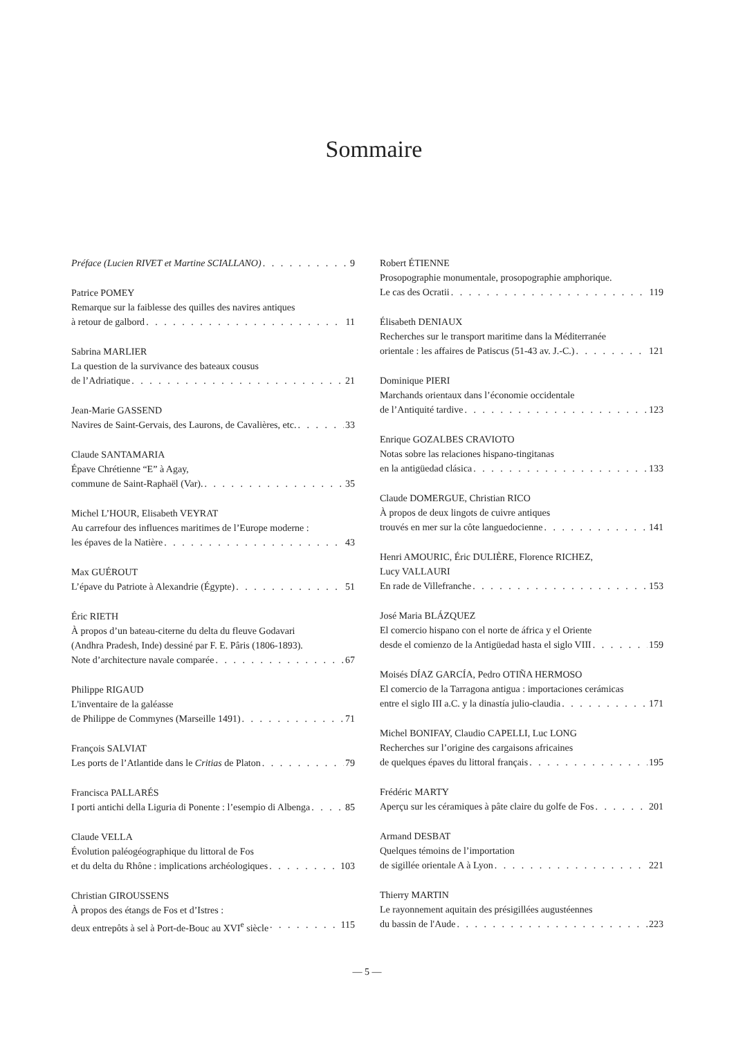Sommaire
Préface (Lucien RIVET et Martine SCIALLANO) 9
Patrice POMEY
Remarque sur la faiblesse des quilles des navires antiques
à retour de galbord 11
Sabrina MARLIER
La question de la survivance des bateaux cousus
de l’Adriatique 21
Jean-Marie GASSEND
Navires de Saint-Gervais, des Laurons, de Cavalières, etc. 33
Claude SANTAMARIA
Épave Chrétienne “E” à Agay,
commune de Saint-Raphaël (Var). 35
Michel L’HOUR, Elisabeth VEYRAT
Au carrefour des influences maritimes de l’Europe moderne :
les épaves de la Natière 43
Max GUÉROUT
L’épave du Patriote à Alexandrie (Égypte) 51
Éric RIETH
À propos d’un bateau-citerne du delta du fleuve Godavari
(Andhra Pradesh, Inde) dessiné par F. E. Pâris (1806-1893).
Note d’architecture navale comparée 67
Philippe RIGAUD
L'inventaire de la galéasse
de Philippe de Commynes (Marseille 1491) 71
François SALVIAT
Les ports de l’Atlantide dans le Critias de Platon 79
Francisca PALLARÉS
I porti antichi della Liguria di Ponente : l’esempio di Albenga 85
Claude VELLA
Évolution paléogéographique du littoral de Fos
et du delta du Rhône : implications archéologiques 103
Christian GIROUSSENS
À propos des étangs de Fos et d’Istres :
deux entrepôts à sel à Port-de-Bouc au XVI<sup>e</sup> siècle 115
Robert ÉTIENNE
Prosopographie monumentale, prosopographie amphorique.
Le cas des Ocratii 119
Élisabeth DENIAUX
Recherches sur le transport maritime dans la Méditerranée
orientale : les affaires de Patiscus (51-43 av. J.-C.) 121
Dominique PIERI
Marchands orientaux dans l’économie occidentale
de l’Antiquité tardive 123
Enrique GOZALBES CRAVIOTO
Notas sobre las relaciones hispano-tingitanas
en la antigüedad clásica 133
Claude DOMERGUE, Christian RICO
À propos de deux lingots de cuivre antiques
trouvés en mer sur la côte languedocienne 141
Henri AMOURIC, Éric DULIÈRE, Florence RICHEZ,
Lucy VALLAURI
En rade de Villefranche 153
José Maria BLÁZQUEZ
El comercio hispano con el norte de áfrica y el Oriente
desde el comienzo de la Antigüedad hasta el siglo VIII 159
Moisés DÍAZ GARCÍA, Pedro OTIÑA HERMOSO
El comercio de la Tarragona antigua : importaciones cerámicas
entre el siglo III a.C. y la dinastía julio-claudia 171
Michel BONIFAY, Claudio CAPELLI, Luc LONG
Recherches sur l’origine des cargaisons africaines
de quelques épaves du littoral français 195
Frédéric MARTY
Aperçu sur les céramiques à pâte claire du golfe de Fos 201
Armand DESBAT
Quelques témoins de l’importation
de sigillée orientale A à Lyon 221
Thierry MARTIN
Le rayonnement aquitain des présigillées augustéennes
du bassin de l'Aude 223
— 5 —